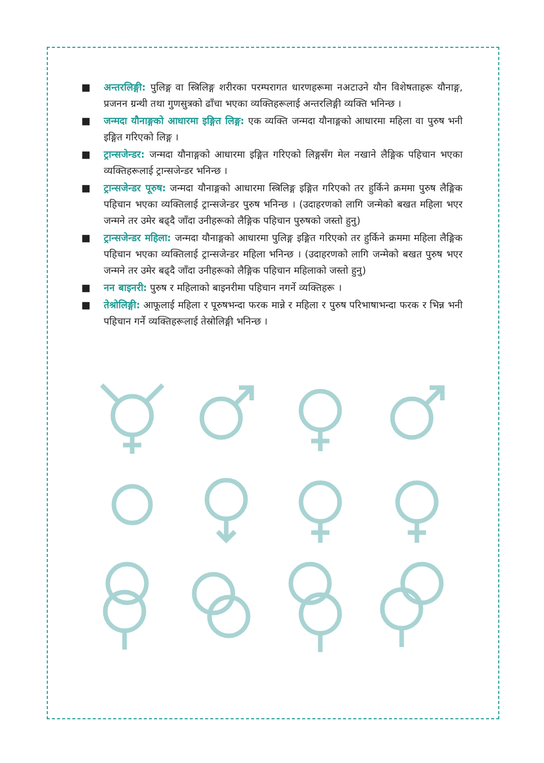■ अन्तरलिङ्गी: पुलिङ्ग वा स्त्रिलिङ्ग शरीरका परम्परागत धारणहरूमा नअटाउने यौन विशेषताहरू यौनाङ्ग, प्रजनन ग्रन्थी तथा गुणसुत्रको ढाँचा भएका व्यक्तिहरूलाई अन्तरलिङ्गी व्यक्ति भनिन्छ ।
■ जन्मदा यौनाङ्गको आधारमा इङ्गित लिङ्ग: एक व्यक्ति जन्मदा यौनाङ्गको आधारमा महिला वा पुरुष भनी इङ्गित गरिएको लिङ्ग ।
■ ट्रान्सजेन्डर: जन्मदा यौनाङ्गको आधारमा इङ्गित गरिएको लिङ्गसँग मेल नखाने लैङ्गिक पहिचान भएका व्यक्तिहरूलाई ट्रान्सजेन्डर भनिन्छ ।
■ ट्रान्सजेन्डर पूरुष: जन्मदा यौनाङ्गको आधारमा स्त्रिलिङ्ग इङ्गित गरिएको तर हुर्किने क्रममा पुरुष लैङ्गिक पहिचान भएका व्यक्तिलाई ट्रान्सजेन्डर पुरुष भनिन्छ । (उदाहरणको लागि जन्मेको बखत महिला भएर जन्मने तर उमेर बढ्दै जाँदा उनीहरूको लैङ्गिक पहिचान पुरुषको जस्तो हुनु)
■ ट्रान्सजेन्डर महिला: जन्मदा यौनाङ्गको आधारमा पुलिङ्ग इङ्गित गरिएको तर हुर्किने क्रममा महिला लैङ्गिक पहिचान भएका व्यक्तिलाई ट्रान्सजेन्डर महिला भनिन्छ । (उदाहरणको लागि जन्मेको बखत पुरुष भएर जन्मने तर उमेर बढ्दै जाँदा उनीहरूको लैङ्गिक पहिचान महिलाको जस्तो हुनु)
■ नन बाइनरी: पुरुष र महिलाको बाइनरीमा पहिचान नगर्ने व्यक्तिहरू ।
■ तेश्रोलिङ्गी: आफूलाई महिला र पूरुषभन्दा फरक मान्ने र महिला र पुरुष परिभाषाभन्दा फरक र भिन्न भनी पहिचान गर्ने व्यक्तिहरूलाई तेस्रोलिङ्गी भनिन्छ ।